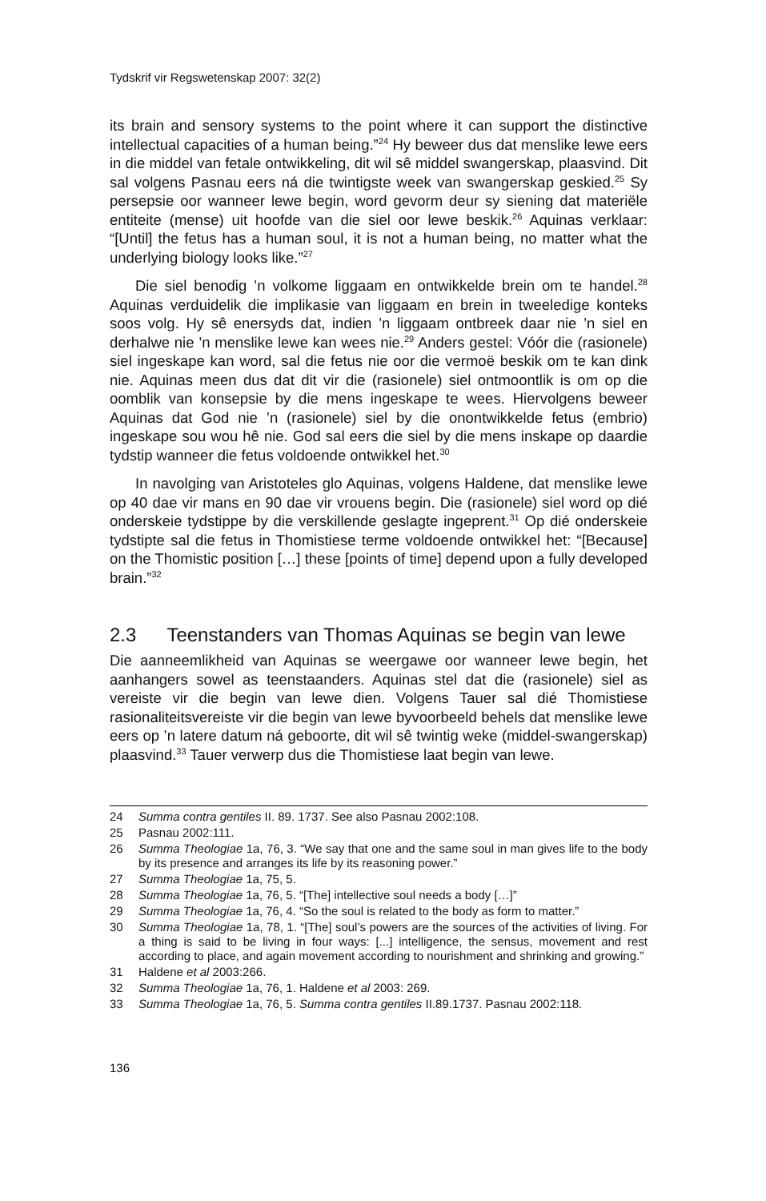Tydskrif vir Regswetenskap 2007: 32(2)
its brain and sensory systems to the point where it can support the distinctive intellectual capacities of a human being.”<sup>24</sup> Hy beweer dus dat menslike lewe eers in die middel van fetale ontwikkeling, dit wil sê middel swangerskap, plaasvind. Dit sal volgens Pasnau eers ná die twintigste week van swangerskap geskied.<sup>25</sup> Sy persepsie oor wanneer lewe begin, word gevorm deur sy siening dat materiële entiteite (mense) uit hoofde van die siel oor lewe beskik.<sup>26</sup> Aquinas verklaar: “[Until] the fetus has a human soul, it is not a human being, no matter what the underlying biology looks like.”<sup>27</sup>
Die siel benodig ’n volkome liggaam en ontwikkelde brein om te handel.<sup>28</sup> Aquinas verduidelik die implikasie van liggaam en brein in tweeledige konteks soos volg. Hy sê enersyds dat, indien ’n liggaam ontbreek daar nie ’n siel en derhalwe nie ’n menslike lewe kan wees nie.<sup>29</sup> Anders gestel: Vóór die (rasionele) siel ingeskape kan word, sal die fetus nie oor die vermoë beskik om te kan dink nie. Aquinas meen dus dat dit vir die (rasionele) siel ontmoontlik is om op die oomblik van konsepsie by die mens ingeskape te wees. Hiervolgens beweer Aquinas dat God nie ’n (rasionele) siel by die onontwikkelde fetus (embrio) ingeskape sou wou hê nie. God sal eers die siel by die mens inskape op daardie tydstip wanneer die fetus voldoende ontwikkel het.<sup>30</sup>
In navolging van Aristoteles glo Aquinas, volgens Haldene, dat menslike lewe op 40 dae vir mans en 90 dae vir vrouens begin. Die (rasionele) siel word op dié onderskeie tydstippe by die verskillende geslagte ingeprent.<sup>31</sup> Op dié onderskeie tydstipte sal die fetus in Thomistiese terme voldoende ontwikkel het: “[Because] on the Thomistic position […] these [points of time] depend upon a fully developed brain.”<sup>32</sup>
2.3 Teenstanders van Thomas Aquinas se begin van lewe
Die aanneemlikheid van Aquinas se weergawe oor wanneer lewe begin, het aanhangers sowel as teenstaanders. Aquinas stel dat die (rasionele) siel as vereiste vir die begin van lewe dien. Volgens Tauer sal dié Thomistiese rasionaliteitsvereiste vir die begin van lewe byvoorbeeld behels dat menslike lewe eers op ’n latere datum ná geboorte, dit wil sê twintig weke (middel-swangerskap) plaasvind.<sup>33</sup> Tauer verwerp dus die Thomistiese laat begin van lewe.
24 Summa contra gentiles II. 89. 1737. See also Pasnau 2002:108.
25 Pasnau 2002:111.
26 Summa Theologiae 1a, 76, 3. “We say that one and the same soul in man gives life to the body by its presence and arranges its life by its reasoning power.”
27 Summa Theologiae 1a, 75, 5.
28 Summa Theologiae 1a, 76, 5. “[The] intellective soul needs a body […]”
29 Summa Theologiae 1a, 76, 4. “So the soul is related to the body as form to matter.”
30 Summa Theologiae 1a, 78, 1. “[The] soul’s powers are the sources of the activities of living. For a thing is said to be living in four ways: [...] intelligence, the sensus, movement and rest according to place, and again movement according to nourishment and shrinking and growing.”
31 Haldene et al 2003:266.
32 Summa Theologiae 1a, 76, 1. Haldene et al 2003: 269.
33 Summa Theologiae 1a, 76, 5. Summa contra gentiles II.89.1737. Pasnau 2002:118.
136